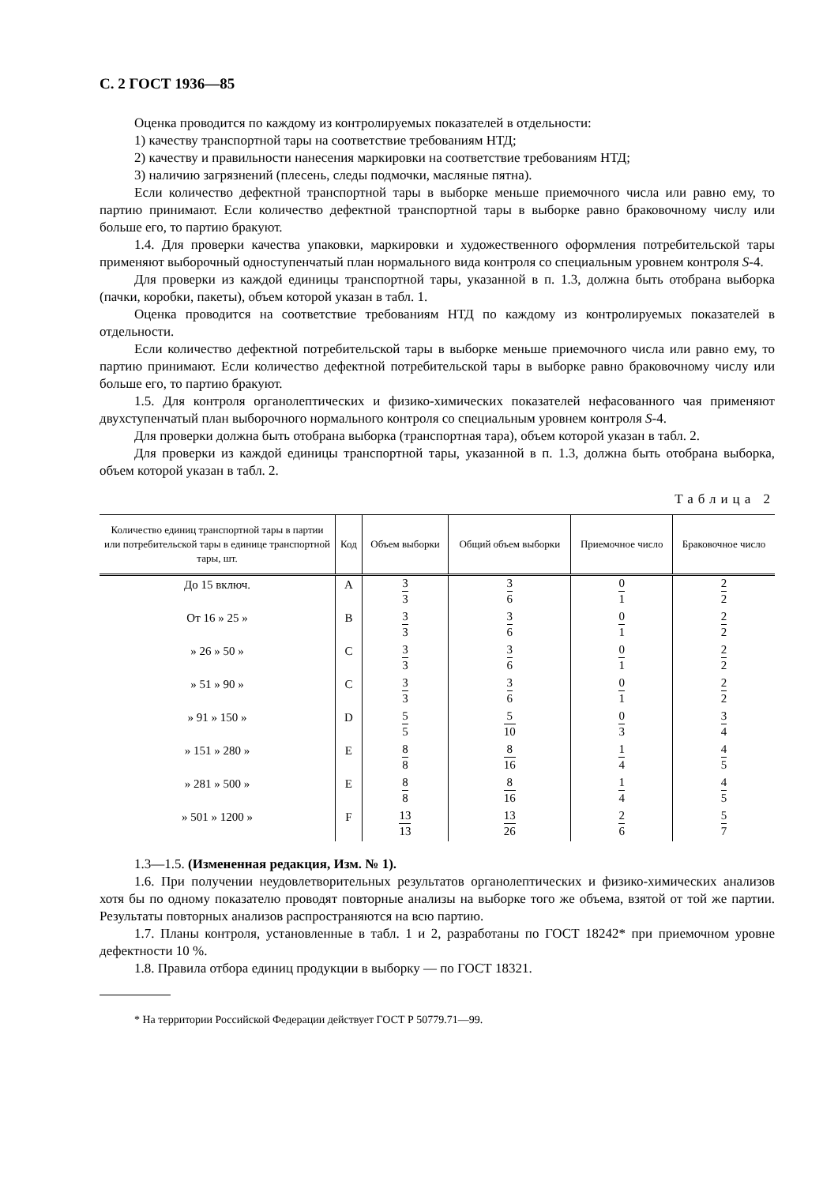С. 2 ГОСТ 1936—85
Оценка проводится по каждому из контролируемых показателей в отдельности:
1) качеству транспортной тары на соответствие требованиям НТД;
2) качеству и правильности нанесения маркировки на соответствие требованиям НТД;
3) наличию загрязнений (плесень, следы подмочки, масляные пятна).
Если количество дефектной транспортной тары в выборке меньше приемочного числа или равно ему, то партию принимают. Если количество дефектной транспортной тары в выборке равно браковочному числу или больше его, то партию бракуют.
1.4. Для проверки качества упаковки, маркировки и художественного оформления потребительской тары применяют выборочный одноступенчатый план нормального вида контроля со специальным уровнем контроля S-4.
Для проверки из каждой единицы транспортной тары, указанной в п. 1.3, должна быть отобрана выборка (пачки, коробки, пакеты), объем которой указан в табл. 1.
Оценка проводится на соответствие требованиям НТД по каждому из контролируемых показателей в отдельности.
Если количество дефектной потребительской тары в выборке меньше приемочного числа или равно ему, то партию принимают. Если количество дефектной потребительской тары в выборке равно браковочному числу или больше его, то партию бракуют.
1.5. Для контроля органолептических и физико-химических показателей нефасованного чая применяют двухступенчатый план выборочного нормального контроля со специальным уровнем контроля S-4.
Для проверки должна быть отобрана выборка (транспортная тара), объем которой указан в табл. 2.
Для проверки из каждой единицы транспортной тары, указанной в п. 1.3, должна быть отобрана выборка, объем которой указан в табл. 2.
Таблица 2
| Количество единиц транспортной тары в партии или потребительской тары в единице транспортной тары, шт. | Код | Объем выборки | Общий объем выборки | Приемочное число | Браковочное число |
| --- | --- | --- | --- | --- | --- |
| До 15 включ. | A | 3 3 | 3 6 | 0 1 | 2 2 |
| От 16 » 25 » | B | 3 3 | 3 6 | 0 1 | 2 2 |
| » 26 » 50 » | C | 3 3 | 3 6 | 0 1 | 2 2 |
| » 51 » 90 » | C | 3 3 | 3 6 | 0 1 | 2 2 |
| » 91 » 150 » | D | 5 5 | 5 10 | 0 3 | 3 4 |
| » 151 » 280 » | E | 8 8 | 8 16 | 1 4 | 4 5 |
| » 281 » 500 » | E | 8 8 | 8 16 | 1 4 | 4 5 |
| » 501 » 1200 » | F | 13 13 | 13 26 | 2 6 | 5 7 |
1.3—1.5. (Измененная редакция, Изм. № 1).
1.6. При получении неудовлетворительных результатов органолептических и физико-химических анализов хотя бы по одному показателю проводят повторные анализы на выборке того же объема, взятой от той же партии. Результаты повторных анализов распространяются на всю партию.
1.7. Планы контроля, установленные в табл. 1 и 2, разработаны по ГОСТ 18242* при приемочном уровне дефектности 10 %.
1.8. Правила отбора единиц продукции в выборку — по ГОСТ 18321.
* На территории Российской Федерации действует ГОСТ Р 50779.71—99.